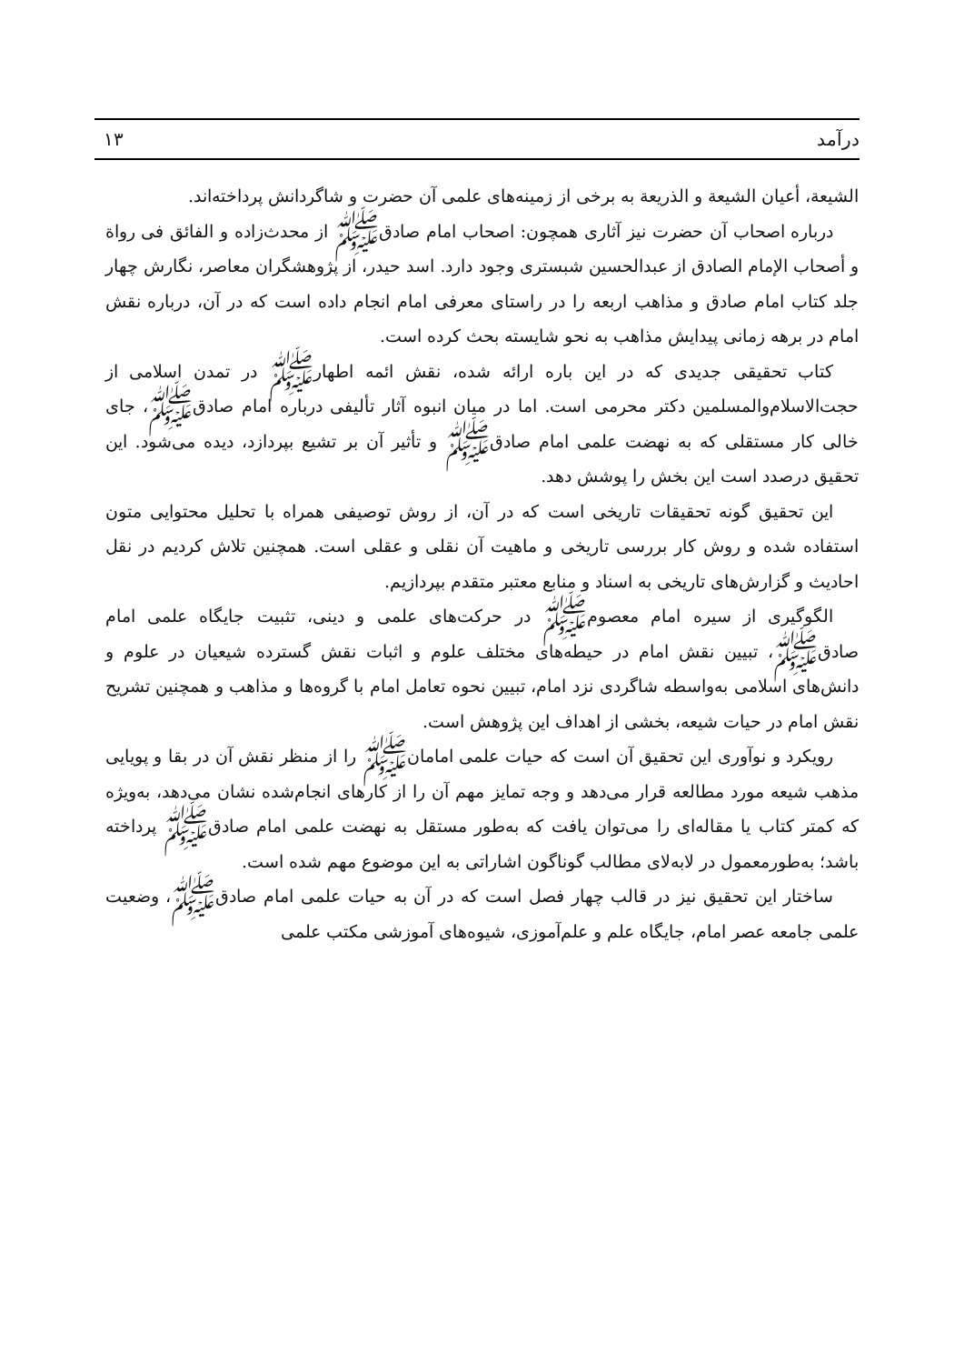درآمد ۱۳
الشیعة، أعیان الشیعة و الذریعة به برخی از زمینه‌های علمی آن حضرت و شاگردانش پرداخته‌اند.
درباره اصحاب آن حضرت نیز آثاری همچون: اصحاب امام صادق‌ﷺ از محدث‌زاده و الفائق فی رواة و أصحاب الإمام الصادق از عبدالحسین شبستری وجود دارد. اسد حیدر، از پژوهشگران معاصر، نگارش چهار جلد کتاب امام صادق و مذاهب اربعه را در راستای معرفی امام انجام داده است که در آن، درباره نقش امام در برهه زمانی پیدایش مذاهب به نحو شایسته بحث کرده است.
کتاب تحقیقی جدیدی که در این باره ارائه شده، نقش ائمه اطهارﷺ در تمدن اسلامی از حجت‌الاسلام‌والمسلمین دکتر محرمی است. اما در میان انبوه آثار تألیفی درباره امام صادقﷺ، جای خالی کار مستقلی که به نهضت علمی امام صادقﷺ و تأثیر آن بر تشیع بپردازد، دیده می‌شود. این تحقیق درصدد است این بخش را پوشش دهد.
این تحقیق گونه تحقیقات تاریخی است که در آن، از روش توصیفی همراه با تحلیل محتوایی متون استفاده شده و روش کار بررسی تاریخی و ماهیت آن نقلی و عقلی است. همچنین تلاش کردیم در نقل احادیث و گزارش‌های تاریخی به اسناد و منابع معتبر متقدم بپردازیم.
الگوگیری از سیره امام معصومﷺ در حرکت‌های علمی و دینی، تثبیت جایگاه علمی امام صادقﷺ، تبیین نقش امام در حیطه‌های مختلف علوم و اثبات نقش گسترده شیعیان در علوم و دانش‌های اسلامی به‌واسطه شاگردی نزد امام، تبیین نحوه تعامل امام با گروه‌ها و مذاهب و همچنین تشریح نقش امام در حیات شیعه، بخشی از اهداف این پژوهش است.
رویکرد و نوآوری این تحقیق آن است که حیات علمی امامانﷺ را از منظر نقش آن در بقا و پویایی مذهب شیعه مورد مطالعه قرار می‌دهد و وجه تمایز مهم آن را از کارهای انجام‌شده نشان می‌دهد، به‌ویژه که کمتر کتاب یا مقاله‌ای را می‌توان یافت که به‌طور مستقل به نهضت علمی امام صادقﷺ پرداخته باشد؛ به‌طورمعمول در لابه‌لای مطالب گوناگون اشاراتی به این موضوع مهم شده است.
ساختار این تحقیق نیز در قالب چهار فصل است که در آن به حیات علمی امام صادقﷺ، وضعیت علمی جامعه عصر امام، جایگاه علم و علم‌آموزی، شیوه‌های آموزشی مکتب علمی